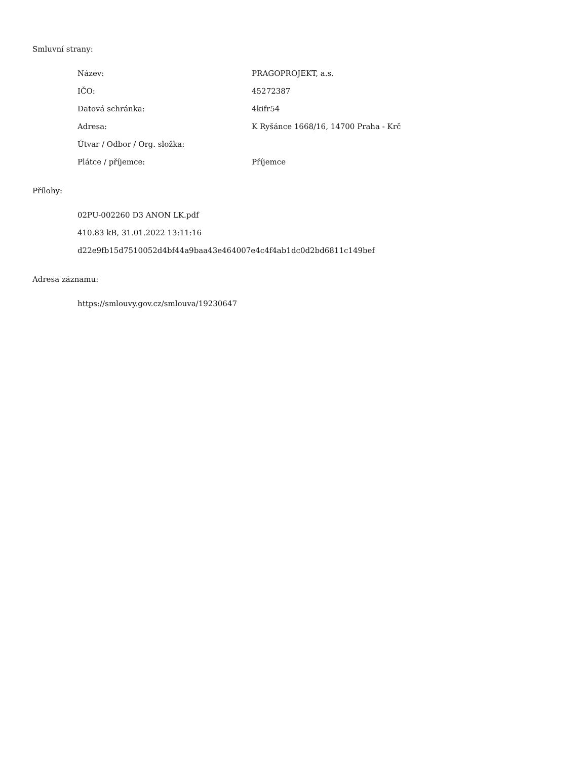Smluvní strany:
Název: PRAGOPROJEKT, a.s.
IČO: 45272387
Datová schránka: 4kifr54
Adresa: K Ryšánce 1668/16, 14700 Praha - Krč
Útvar / Odbor / Org. složka:
Plátce / příjemce: Příjemce
Přílohy:
02PU-002260 D3 ANON LK.pdf
410.83 kB, 31.01.2022 13:11:16
d22e9fb15d7510052d4bf44a9baa43e464007e4c4f4ab1dc0d2bd6811c149bef
Adresa záznamu:
https://smlouvy.gov.cz/smlouva/19230647